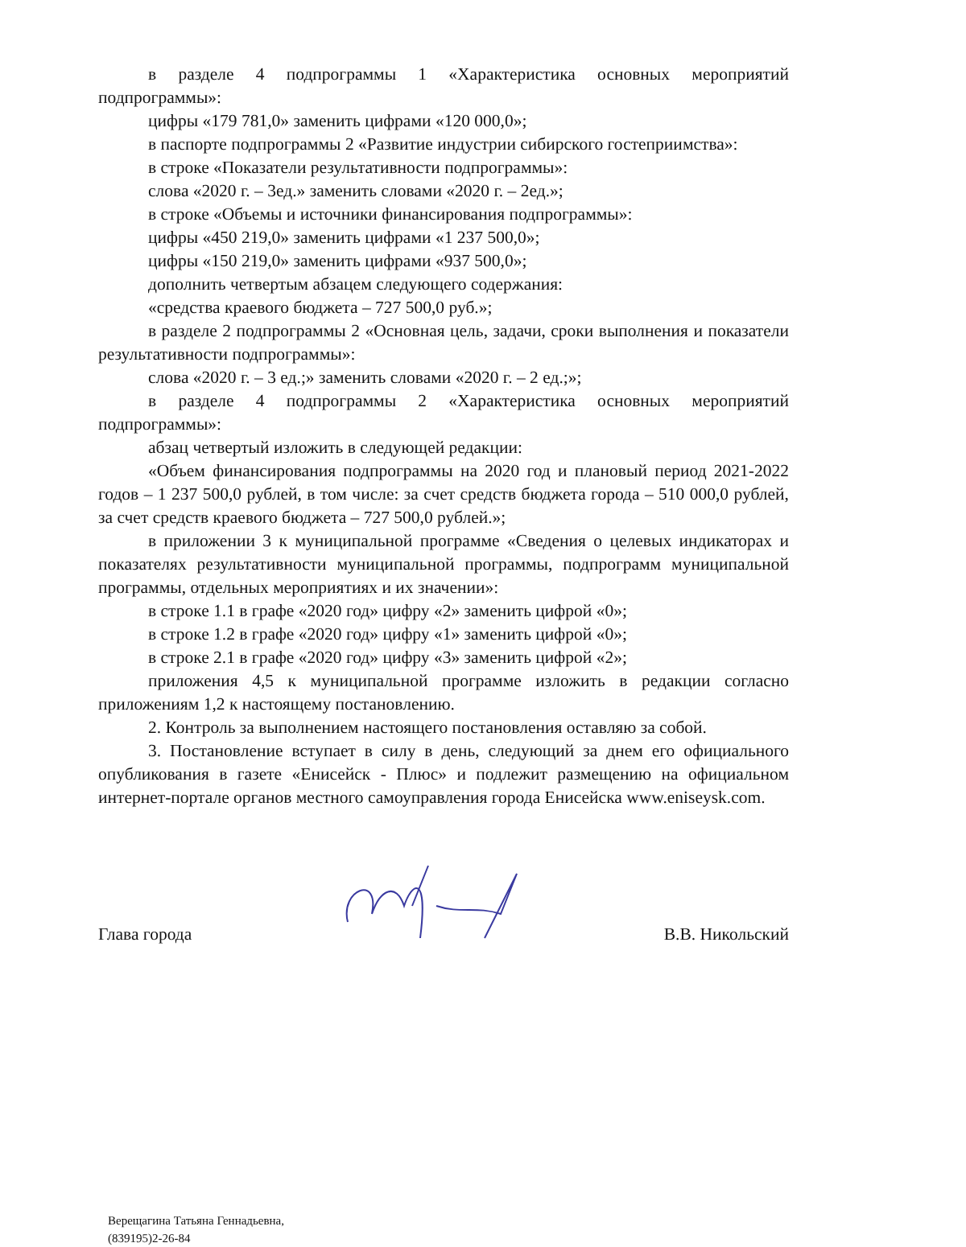в разделе 4 подпрограммы 1 «Характеристика основных мероприятий подпрограммы»:
цифры «179 781,0» заменить цифрами «120 000,0»;
в паспорте подпрограммы 2 «Развитие индустрии сибирского гостеприимства»:
в строке «Показатели результативности подпрограммы»:
слова «2020 г. – 3ед.» заменить словами «2020 г. – 2ед.»;
в строке «Объемы и источники финансирования подпрограммы»:
цифры «450 219,0» заменить цифрами «1 237 500,0»;
цифры «150 219,0» заменить цифрами «937 500,0»;
дополнить четвертым абзацем следующего содержания:
«средства краевого бюджета – 727 500,0 руб.»;
в разделе 2 подпрограммы 2 «Основная цель, задачи, сроки выполнения и показатели результативности подпрограммы»:
слова «2020 г. – 3 ед.;» заменить словами «2020 г. – 2 ед.;»;
в разделе 4 подпрограммы 2 «Характеристика основных мероприятий подпрограммы»:
абзац четвертый изложить в следующей редакции:
«Объем финансирования подпрограммы на 2020 год и плановый период 2021-2022 годов – 1 237 500,0 рублей, в том числе: за счет средств бюджета города – 510 000,0 рублей, за счет средств краевого бюджета – 727 500,0 рублей.»;
в приложении 3 к муниципальной программе «Сведения о целевых индикаторах и показателях результативности муниципальной программы, подпрограмм муниципальной программы, отдельных мероприятиях и их значении»:
в строке 1.1 в графе «2020 год» цифру «2» заменить цифрой «0»;
в строке 1.2 в графе «2020 год» цифру «1» заменить цифрой «0»;
в строке 2.1 в графе «2020 год» цифру «3» заменить цифрой «2»;
приложения 4,5 к муниципальной программе изложить в редакции согласно приложениям 1,2 к настоящему постановлению.
2. Контроль за выполнением настоящего постановления оставляю за собой.
3. Постановление вступает в силу в день, следующий за днем его официального опубликования в газете «Енисейск - Плюс» и подлежит размещению на официальном интернет-портале органов местного самоуправления города Енисейска www.eniseysk.com.
Глава города В.В. Никольский
Верещагина Татьяна Геннадьевна,
(839195)2-26-84